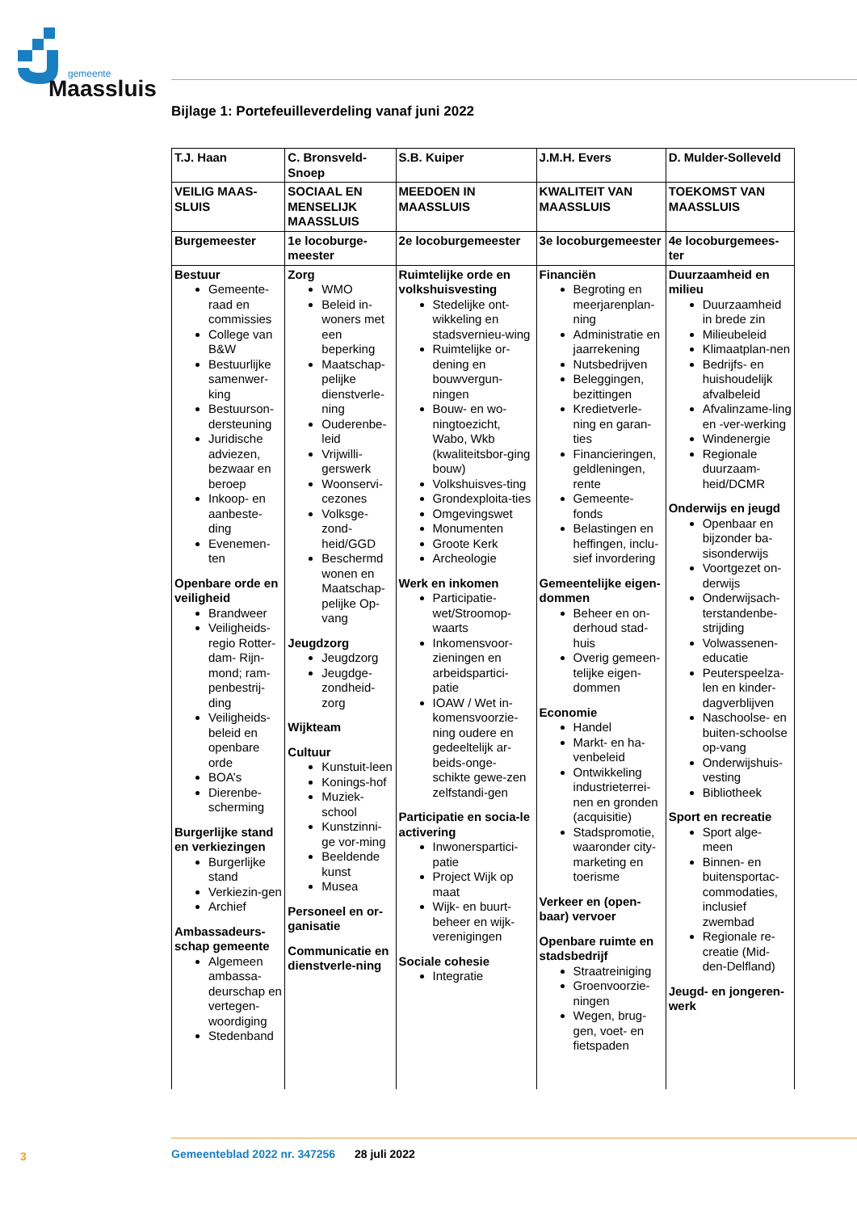gemeente
Maassluis
Bijlage 1: Portefeuilleverdeling vanaf juni 2022
| T.J. Haan | C. Bronsveld-Snoep | S.B. Kuiper | J.M.H. Evers | D. Mulder-Solleveld |
| VEILIG MAAS-SLUIS | SOCIAAL EN MENSELIJK MAASSLUIS | MEEDOEN IN MAASSLUIS | KWALITEIT VAN MAASSLUIS | TOEKOMST VAN MAASSLUIS |
| Burgemeester | 1e locoburge-meester | 2e locoburgemeester | 3e locoburgemeester | 4e locoburgemees-ter |
| Bestuur Gemeente-raad en commissies College van B&W Bestuurlijke samenwer-king Bestuurson-dersteuning Juridische adviezen, bezwaar en beroep Inkoop- en aanbeste-ding Evenemen-ten Openbare orde en veiligheid Brandweer Veiligheids-regio Rotter-dam- Rijn-mond; ram-penbestrij-ding Veiligheids-beleid en openbare orde BOA’s Dierenbe-scherming Burgerlijke stand en verkiezingen Burgerlijke stand Verkiezin-gen Archief Ambassadeurs-schap gemeente Algemeen ambassa-deurschap en vertegen-woordiging Stedenband | Zorg WMO Beleid in-woners met een beperking Maatschap-pelijke dienstverle-ning Ouderenbe-leid Vrijwilli-gerswerk Woonservi-cezones Volksge-zond-heid/GGD Beschermd wonen en Maatschap-pelijke Op-vang Jeugdzorg Jeugdzorg Jeugdge-zondheid-zorg Wijkteam Cultuur Kunstuit-leen Konings-hof Muziek-school Kunstzinni-ge vor-ming Beeldende kunst Musea Personeel en or-ganisatie Communicatie en dienstverle-ning | Ruimtelijke orde en volkshuisvesting Stedelijke ont-wikkeling en stadsvernieu-wing Ruimtelijke or-dening en bouwvergun-ningen Bouw- en wo-ningtoezicht, Wabo, Wkb (kwaliteitsbor-ging bouw) Volkshuisves-ting Grondexploita-ties Omgevingswet Monumenten Groote Kerk Archeologie Werk en inkomen Participatie-wet/Stroomop-waarts Inkomensvoor-zieningen en arbeidspartici-patie IOAW / Wet in-komensvoorzie-ning oudere en gedeeltelijk ar-beids-onge-schikte gewe-zen zelfstandi-gen Participatie en socia-le activering Inwonerspartici-patie Project Wijk op maat Wijk- en buurt-beheer en wijk-verenigingen Sociale cohesie Integratie | Financiën Begroting en meerjarenplan-ning Administratie en jaarrekening Nutsbedrijven Beleggingen, bezittingen Kredietverle-ning en garan-ties Financieringen, geldleningen, rente Gemeente-fonds Belastingen en heffingen, inclu-sief invordering Gemeentelijke eigen-dommen Beheer en on-derhoud stad-huis Overig gemeen-telijke eigen-dommen Economie Handel Markt- en ha-venbeleid Ontwikkeling industrieterrei-nen en gronden (acquisitie) Stadspromotie, waaronder city-marketing en toerisme Verkeer en (open-baar) vervoer Openbare ruimte en stadsbedrijf Straatreiniging Groenvoorzie-ningen Wegen, brug-gen, voet- en fietspaden | Duurzaamheid en milieu Duurzaamheid in brede zin Milieubeleid Klimaatplan-nen Bedrijfs- en huishoudelijk afvalbeleid Afvalinzame-ling en -ver-werking Windenergie Regionale duurzaam-heid/DCMR Onderwijs en jeugd Openbaar en bijzonder ba-sisonderwijs Voortgezet on-derwijs Onderwijsach-terstandenbe-strijding Volwassenen-educatie Peuterspeelza-len en kinder-dagverblijven Naschoolse- en buiten-schoolse op-vang Onderwijshuis-vesting Bibliotheek Sport en recreatie Sport alge-meen Binnen- en buitensportac-commodaties, inclusief zwembad Regionale re-creatie (Mid-den-Delfland) Jeugd- en jongeren-werk |
3
Gemeenteblad 2022 nr. 347256 28 juli 2022